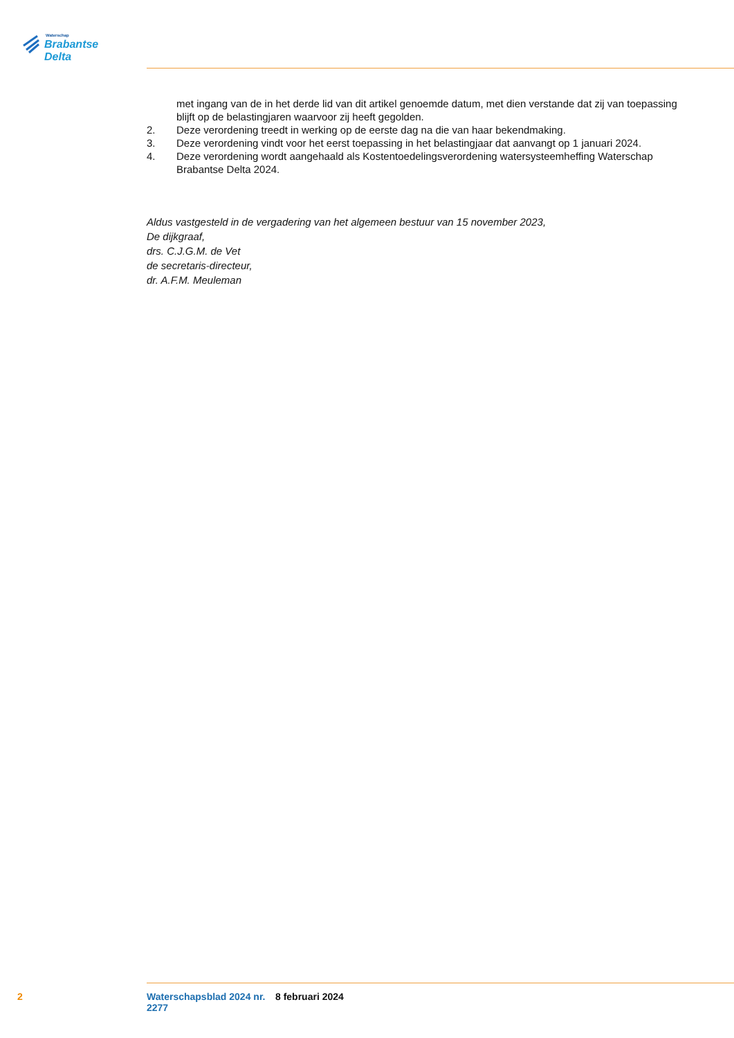Waterschap
Brabantse Delta
met ingang van de in het derde lid van dit artikel genoemde datum, met dien verstande dat zij van toepassing blijft op de belastingjaren waarvoor zij heeft gegolden.
2. Deze verordening treedt in werking op de eerste dag na die van haar bekendmaking.
3. Deze verordening vindt voor het eerst toepassing in het belastingjaar dat aanvangt op 1 januari 2024.
4. Deze verordening wordt aangehaald als Kostentoedelingsverordening watersysteemheffing Waterschap Brabantse Delta 2024.
Aldus vastgesteld in de vergadering van het algemeen bestuur van 15 november 2023,
De dijkgraaf,
drs. C.J.G.M. de Vet
de secretaris-directeur,
dr. A.F.M. Meuleman
2 Waterschapsblad 2024 nr. 2277 8 februari 2024